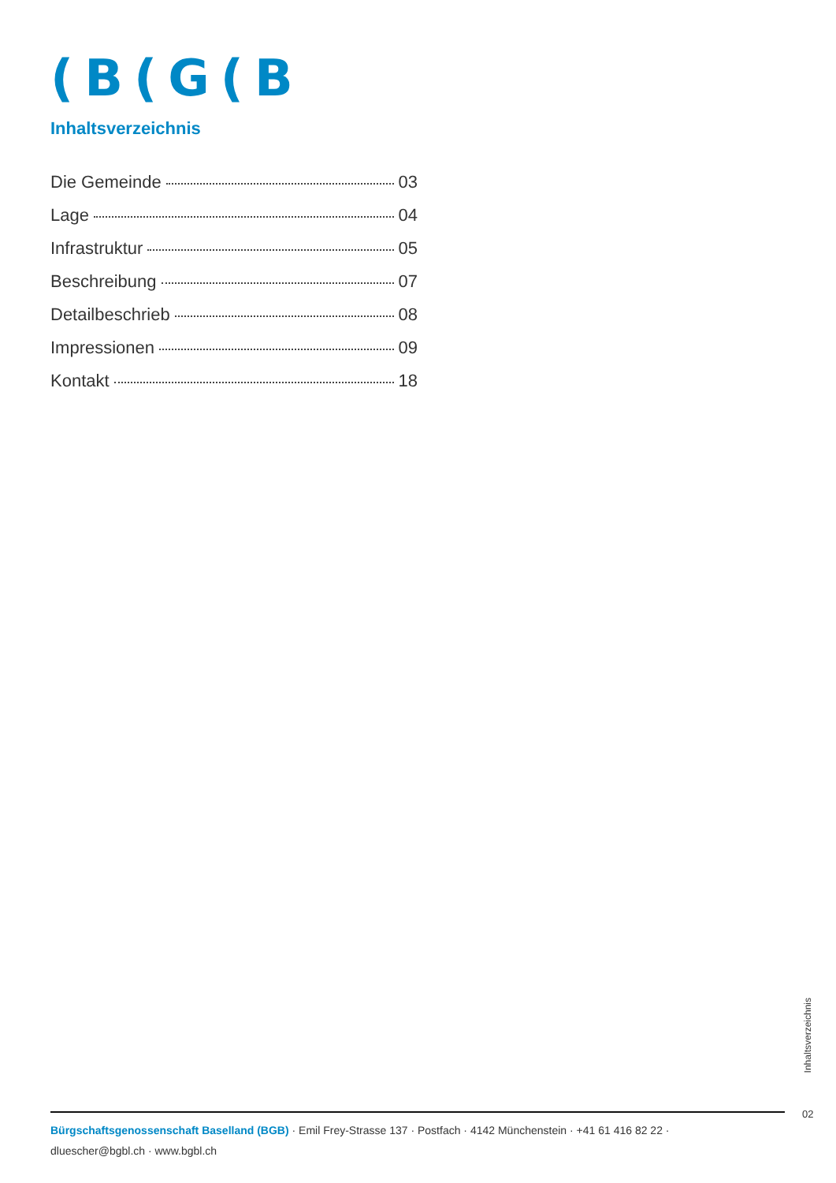(B(G(B
Inhaltsverzeichnis
Die Gemeinde 03
Lage 04
Infrastruktur 05
Beschreibung 07
Detailbeschrieb 08
Impressionen 09
Kontakt 18
Inhaltsverzeichnis
02
Bürgschaftsgenossenschaft Baselland (BGB) · Emil Frey-Strasse 137 · Postfach · 4142 Münchenstein · +41 61 416 82 22 ·
dluescher@bgbl.ch · www.bgbl.ch